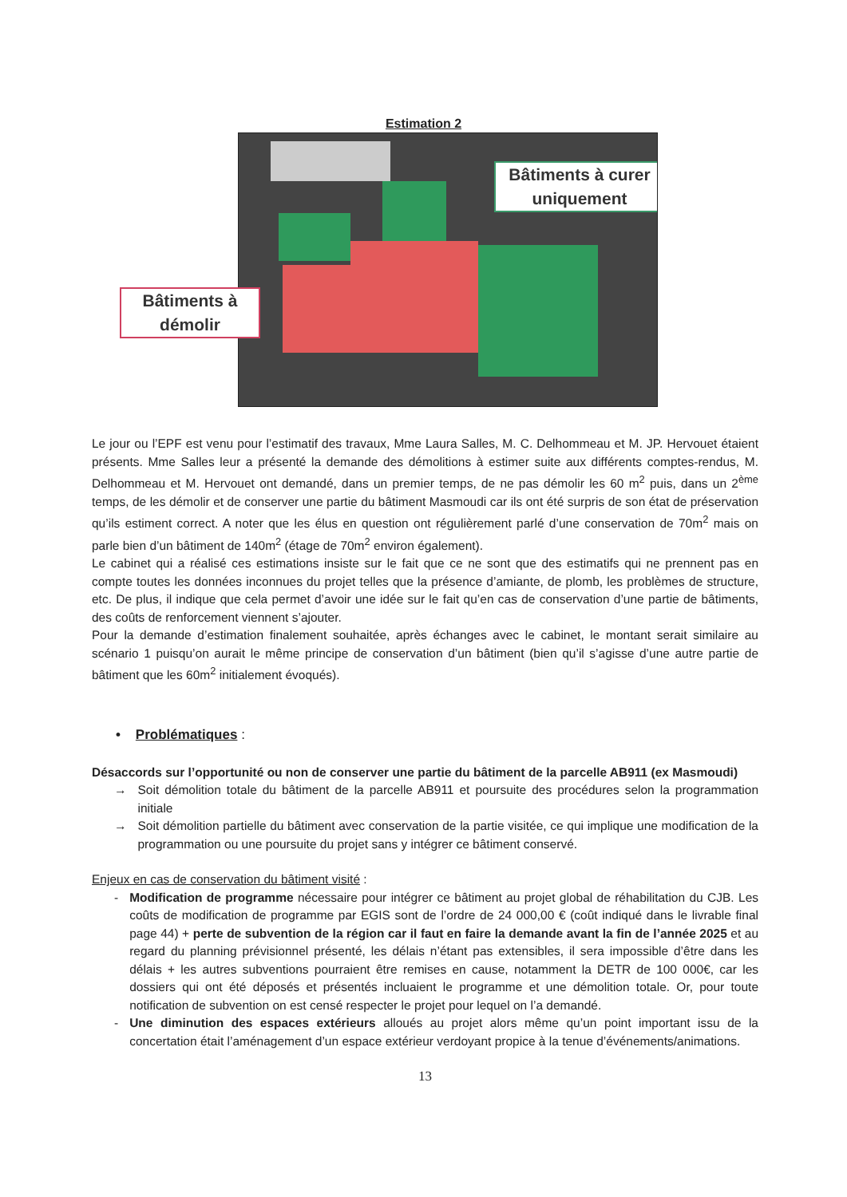Estimation 2
Bâtiments à curer uniquement
Bâtiments à démolir
Le jour ou l’EPF est venu pour l’estimatif des travaux, Mme Laura Salles, M. C. Delhommeau et M. JP. Hervouet étaient présents. Mme Salles leur a présenté la demande des démolitions à estimer suite aux différents comptes-rendus, M. Delhommeau et M. Hervouet ont demandé, dans un premier temps, de ne pas démolir les 60 m<sup>2</sup> puis, dans un 2<sup>ème</sup> temps, de les démolir et de conserver une partie du bâtiment Masmoudi car ils ont été surpris de son état de préservation qu’ils estiment correct. A noter que les élus en question ont régulièrement parlé d’une conservation de 70m<sup>2</sup> mais on parle bien d’un bâtiment de 140m<sup>2</sup> (étage de 70m<sup>2</sup> environ également).
Le cabinet qui a réalisé ces estimations insiste sur le fait que ce ne sont que des estimatifs qui ne prennent pas en compte toutes les données inconnues du projet telles que la présence d’amiante, de plomb, les problèmes de structure, etc. De plus, il indique que cela permet d’avoir une idée sur le fait qu’en cas de conservation d’une partie de bâtiments, des coûts de renforcement viennent s’ajouter.
Pour la demande d’estimation finalement souhaitée, après échanges avec le cabinet, le montant serait similaire au scénario 1 puisqu’on aurait le même principe de conservation d’un bâtiment (bien qu’il s’agisse d’une autre partie de bâtiment que les 60m<sup>2</sup> initialement évoqués).
• Problématiques :
Désaccords sur l’opportunité ou non de conserver une partie du bâtiment de la parcelle AB911 (ex Masmoudi)
→ Soit démolition totale du bâtiment de la parcelle AB911 et poursuite des procédures selon la programmation initiale
→ Soit démolition partielle du bâtiment avec conservation de la partie visitée, ce qui implique une modification de la programmation ou une poursuite du projet sans y intégrer ce bâtiment conservé.
Enjeux en cas de conservation du bâtiment visité :
- Modification de programme nécessaire pour intégrer ce bâtiment au projet global de réhabilitation du CJB. Les coûts de modification de programme par EGIS sont de l’ordre de 24 000,00 € (coût indiqué dans le livrable final page 44) + perte de subvention de la région car il faut en faire la demande avant la fin de l’année 2025 et au regard du planning prévisionnel présenté, les délais n’étant pas extensibles, il sera impossible d’être dans les délais + les autres subventions pourraient être remises en cause, notamment la DETR de 100 000€, car les dossiers qui ont été déposés et présentés incluaient le programme et une démolition totale. Or, pour toute notification de subvention on est censé respecter le projet pour lequel on l’a demandé.
- Une diminution des espaces extérieurs alloués au projet alors même qu’un point important issu de la concertation était l’aménagement d’un espace extérieur verdoyant propice à la tenue d’événements/animations.
13